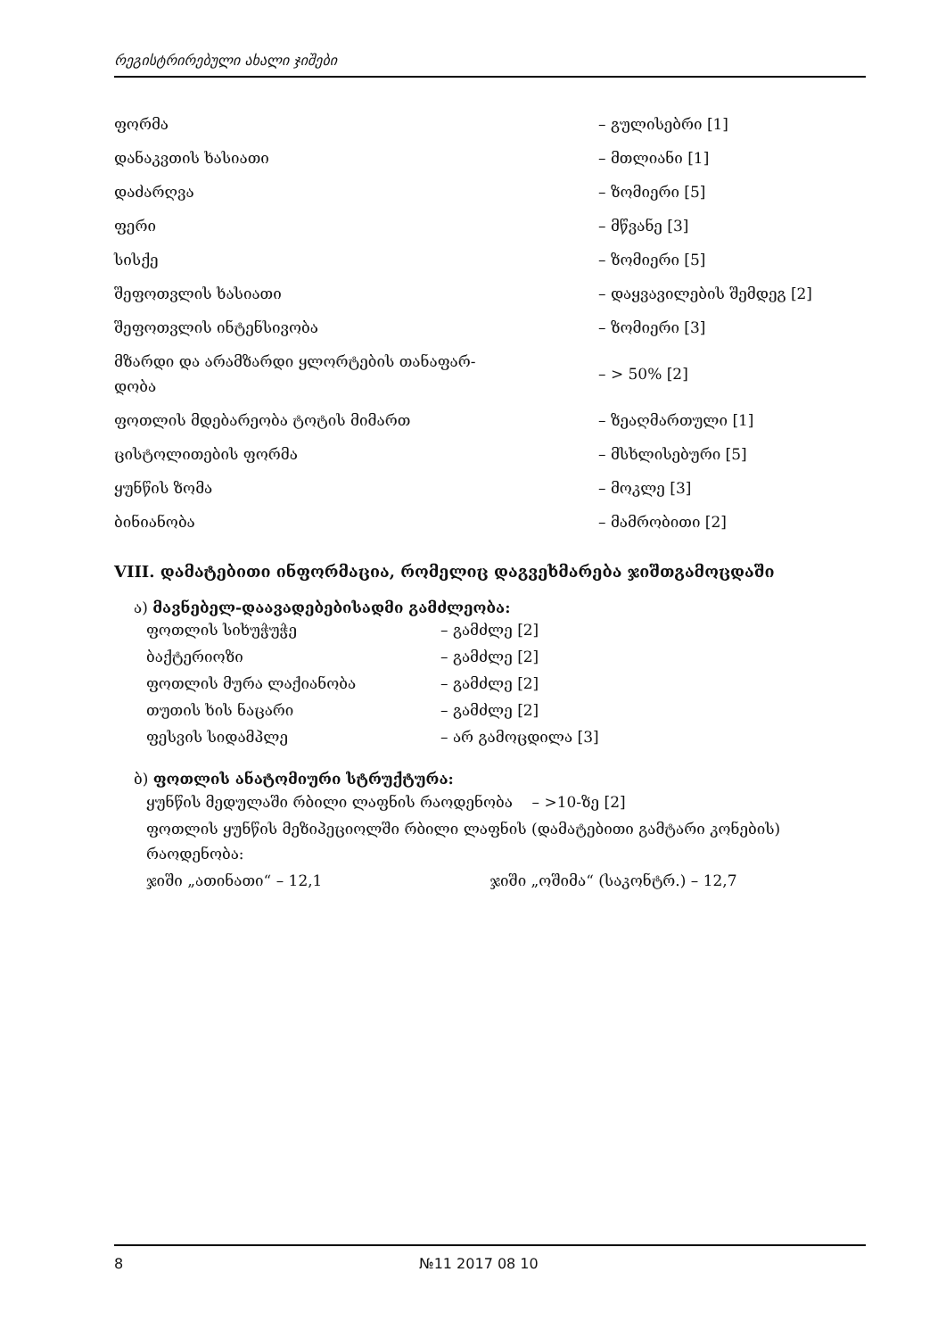რეგისტრირებული ახალი ჯიშები
| ფორმა | – გულისებრი [1] |
| დანაკვთის ხასიათი | – მთლიანი [1] |
| დაძარღვა | – ზომიერი [5] |
| ფერი | – მწვანე [3] |
| სისქე | – ზომიერი [5] |
| შეფოთვლის ხასიათი | – დაყვავილების შემდეგ [2] |
| შეფოთვლის ინტენსივობა | – ზომიერი [3] |
| მზარდი და არამზარდი ყლორტების თანაფარ- დობა | – > 50% [2] |
| ფოთლის მდებარეობა ტოტის მიმართ | – ზეაღმართული [1] |
| ცისტოლითების ფორმა | – მსხლისებური [5] |
| ყუნწის ზომა | – მოკლე [3] |
| ბინიანობა | – მამრობითი [2] |
VIII. დამატებითი ინფორმაცია, რომელიც დაგვეხმარება ჯიშთგამოცდაში
ა) მავნებელ-დაავადებებისადმი გამძლეობა:
| ფოთლის სიხუჭუჭე | – გამძლე [2] |
| ბაქტერიოზი | – გამძლე [2] |
| ფოთლის მურა ლაქიანობა | – გამძლე [2] |
| თუთის ხის ნაცარი | – გამძლე [2] |
| ფესვის სიდამპლე | – არ გამოცდილა [3] |
ბ) ფოთლის ანატომიური სტრუქტურა:
ყუნწის მედულაში რბილი ლაფნის რაოდენობა – >10-ზე [2]
ფოთლის ყუნწის მეზიპეციოლში რბილი ლაფნის (დამატებითი გამტარი კონების) რაოდენობა:
ჯიში „ათინათი“ – 12,1 ჯიში „ოშიმა“ (საკონტრ.) – 12,7
8 №11 2017 08 10